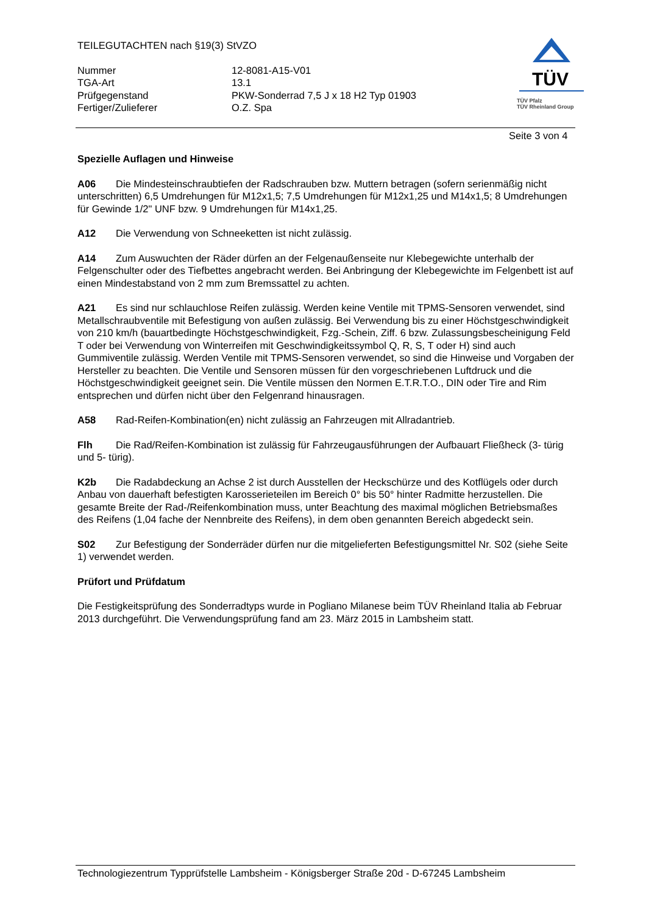TEILEGUTACHTEN nach §19(3) StVZO
| Nummer | 12-8081-A15-V01 |
| TGA-Art | 13.1 |
| Prüfgegenstand | PKW-Sonderrad 7,5 J x 18 H2 Typ 01903 |
| Fertiger/Zulieferer | O.Z. Spa |
TÜV
TÜV Pfalz
TÜV Rheinland Group
Seite 3 von 4
Spezielle Auflagen und Hinweise
A06 Die Mindesteinschraubtiefen der Radschrauben bzw. Muttern betragen (sofern serienmäßig nicht unterschritten) 6,5 Umdrehungen für M12x1,5; 7,5 Umdrehungen für M12x1,25 und M14x1,5; 8 Umdrehungen für Gewinde 1/2" UNF bzw. 9 Umdrehungen für M14x1,25.
A12 Die Verwendung von Schneeketten ist nicht zulässig.
A14 Zum Auswuchten der Räder dürfen an der Felgenaußenseite nur Klebegewichte unterhalb der Felgenschulter oder des Tiefbettes angebracht werden. Bei Anbringung der Klebegewichte im Felgenbett ist auf einen Mindestabstand von 2 mm zum Bremssattel zu achten.
A21 Es sind nur schlauchlose Reifen zulässig. Werden keine Ventile mit TPMS-Sensoren verwendet, sind Metallschraubventile mit Befestigung von außen zulässig. Bei Verwendung bis zu einer Höchstgeschwindigkeit von 210 km/h (bauartbedingte Höchstgeschwindigkeit, Fzg.-Schein, Ziff. 6 bzw. Zulassungsbescheinigung Feld T oder bei Verwendung von Winterreifen mit Geschwindigkeitssymbol Q, R, S, T oder H) sind auch Gummiventile zulässig. Werden Ventile mit TPMS-Sensoren verwendet, so sind die Hinweise und Vorgaben der Hersteller zu beachten. Die Ventile und Sensoren müssen für den vorgeschriebenen Luftdruck und die Höchstgeschwindigkeit geeignet sein. Die Ventile müssen den Normen E.T.R.T.O., DIN oder Tire and Rim entsprechen und dürfen nicht über den Felgenrand hinausragen.
A58 Rad-Reifen-Kombination(en) nicht zulässig an Fahrzeugen mit Allradantrieb.
Flh Die Rad/Reifen-Kombination ist zulässig für Fahrzeugausführungen der Aufbauart Fließheck (3- türig und 5- türig).
K2b Die Radabdeckung an Achse 2 ist durch Ausstellen der Heckschürze und des Kotflügels oder durch Anbau von dauerhaft befestigten Karosserieteilen im Bereich 0° bis 50° hinter Radmitte herzustellen. Die gesamte Breite der Rad-/Reifenkombination muss, unter Beachtung des maximal möglichen Betriebsmaßes des Reifens (1,04 fache der Nennbreite des Reifens), in dem oben genannten Bereich abgedeckt sein.
S02 Zur Befestigung der Sonderräder dürfen nur die mitgelieferten Befestigungsmittel Nr. S02 (siehe Seite 1) verwendet werden.
Prüfort und Prüfdatum
Die Festigkeitsprüfung des Sonderradtyps wurde in Pogliano Milanese beim TÜV Rheinland Italia ab Februar 2013 durchgeführt. Die Verwendungsprüfung fand am 23. März 2015 in Lambsheim statt.
Technologiezentrum Typprüfstelle Lambsheim - Königsberger Straße 20d - D-67245 Lambsheim